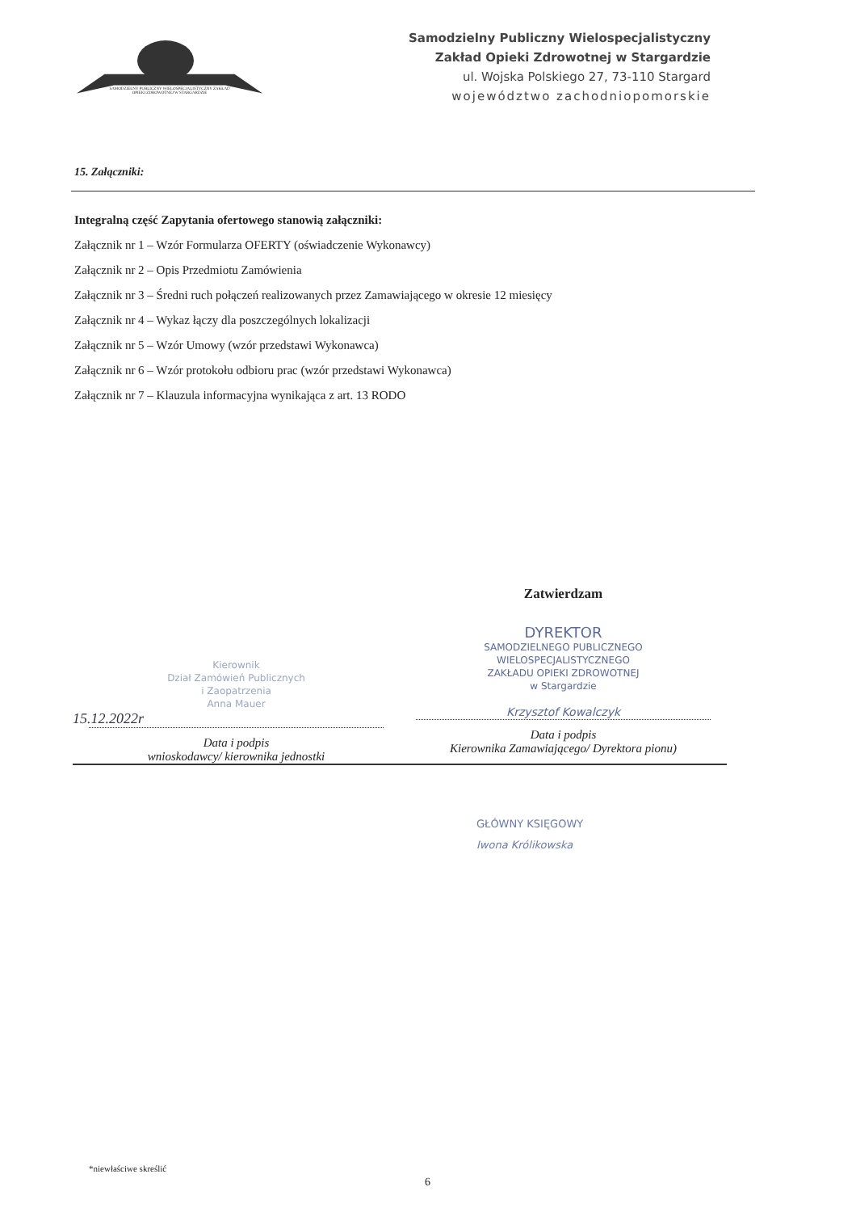SAMODZIELNY PUBLICZNY WIELOSPECJALISTYCZNY ZAKŁAD OPIEKI ZDROWOTNEJ W STARGARDZIE
Samodzielny Publiczny Wielospecjalistyczny
Zakład Opieki Zdrowotnej w Stargardzie
ul. Wojska Polskiego 27, 73-110 Stargard
województwo zachodniopomorskie
15. Załączniki:
Integralną część Zapytania ofertowego stanowią załączniki:
Załącznik nr 1 – Wzór Formularza OFERTY (oświadczenie Wykonawcy)
Załącznik nr 2 – Opis Przedmiotu Zamówienia
Załącznik nr 3 – Średni ruch połączeń realizowanych przez Zamawiającego w okresie 12 miesięcy
Załącznik nr 4 – Wykaz łączy dla poszczególnych lokalizacji
Załącznik nr 5 – Wzór Umowy (wzór przedstawi Wykonawca)
Załącznik nr 6 – Wzór protokołu odbioru prac (wzór przedstawi Wykonawca)
Załącznik nr 7 – Klauzula informacyjna wynikająca z art. 13 RODO
Kierownik
Dział Zamówień Publicznych
i Zaopatrzenia
Anna Mauer
15.12.2022r
Data i podpis
wnioskodawcy/ kierownika jednostki
Zatwierdzam
DYREKTOR
SAMODZIELNEGO PUBLICZNEGO
WIELOSPECJALISTYCZNEGO
ZAKŁADU OPIEKI ZDROWOTNEJ
w Stargardzie
Krzysztof Kowalczyk
Data i podpis
Kierownika Zamawiającego/ Dyrektora pionu)
GŁÓWNY KSIĘGOWY
Iwona Królikowska
*niewłaściwe skreślić
6